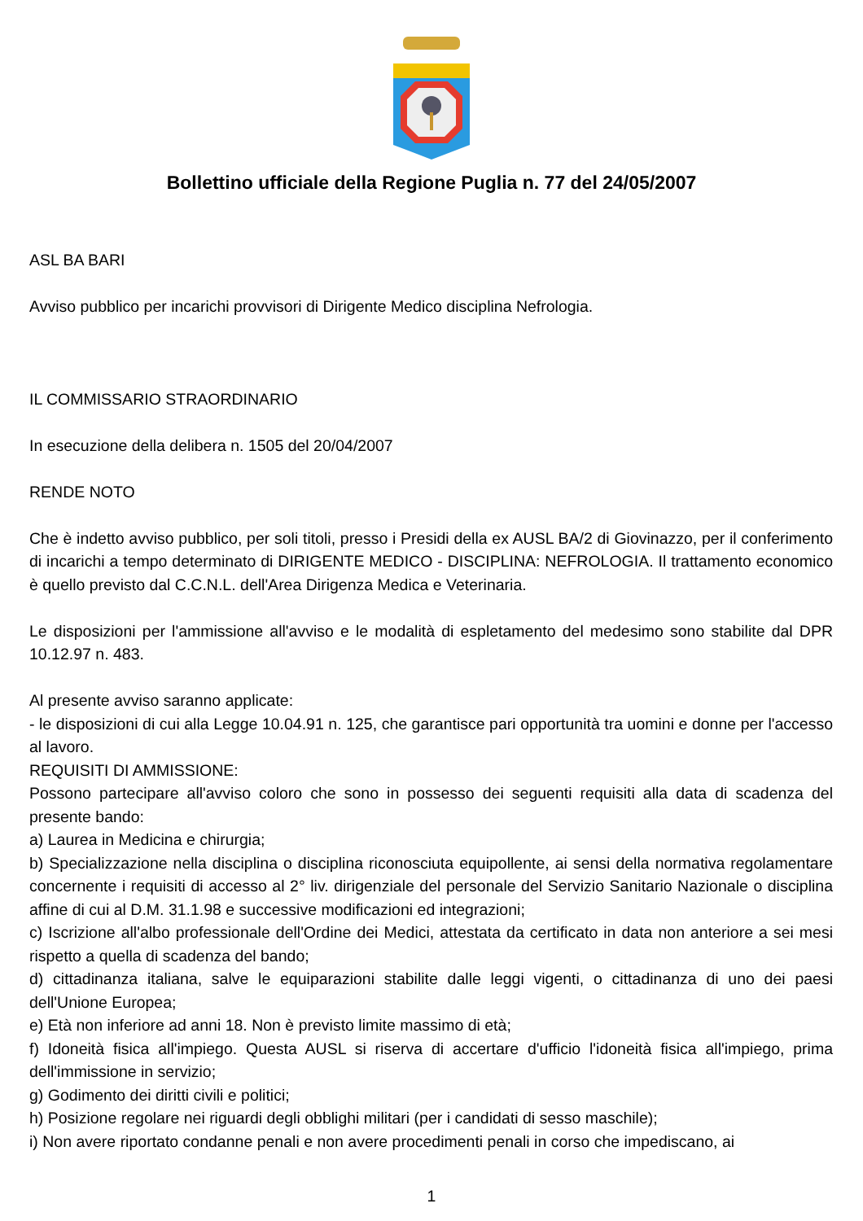Bollettino ufficiale della Regione Puglia n. 77 del 24/05/2007
ASL BA BARI
Avviso pubblico per incarichi provvisori di Dirigente Medico disciplina Nefrologia.
IL COMMISSARIO STRAORDINARIO
In esecuzione della delibera n. 1505 del 20/04/2007
RENDE NOTO
Che è indetto avviso pubblico, per soli titoli, presso i Presidi della ex AUSL BA/2 di Giovinazzo, per il conferimento di incarichi a tempo determinato di DIRIGENTE MEDICO - DISCIPLINA: NEFROLOGIA. Il trattamento economico è quello previsto dal C.C.N.L. dell'Area Dirigenza Medica e Veterinaria.
Le disposizioni per l'ammissione all'avviso e le modalità di espletamento del medesimo sono stabilite dal DPR 10.12.97 n. 483.
Al presente avviso saranno applicate:
- le disposizioni di cui alla Legge 10.04.91 n. 125, che garantisce pari opportunità tra uomini e donne per l'accesso al lavoro.
REQUISITI DI AMMISSIONE:
Possono partecipare all'avviso coloro che sono in possesso dei seguenti requisiti alla data di scadenza del presente bando:
a) Laurea in Medicina e chirurgia;
b) Specializzazione nella disciplina o disciplina riconosciuta equipollente, ai sensi della normativa regolamentare concernente i requisiti di accesso al 2° liv. dirigenziale del personale del Servizio Sanitario Nazionale o disciplina affine di cui al D.M. 31.1.98 e successive modificazioni ed integrazioni;
c) Iscrizione all'albo professionale dell'Ordine dei Medici, attestata da certificato in data non anteriore a sei mesi rispetto a quella di scadenza del bando;
d) cittadinanza italiana, salve le equiparazioni stabilite dalle leggi vigenti, o cittadinanza di uno dei paesi dell'Unione Europea;
e) Età non inferiore ad anni 18. Non è previsto limite massimo di età;
f) Idoneità fisica all'impiego. Questa AUSL si riserva di accertare d'ufficio l'idoneità fisica all'impiego, prima dell'immissione in servizio;
g) Godimento dei diritti civili e politici;
h) Posizione regolare nei riguardi degli obblighi militari (per i candidati di sesso maschile);
i) Non avere riportato condanne penali e non avere procedimenti penali in corso che impediscano, ai
1